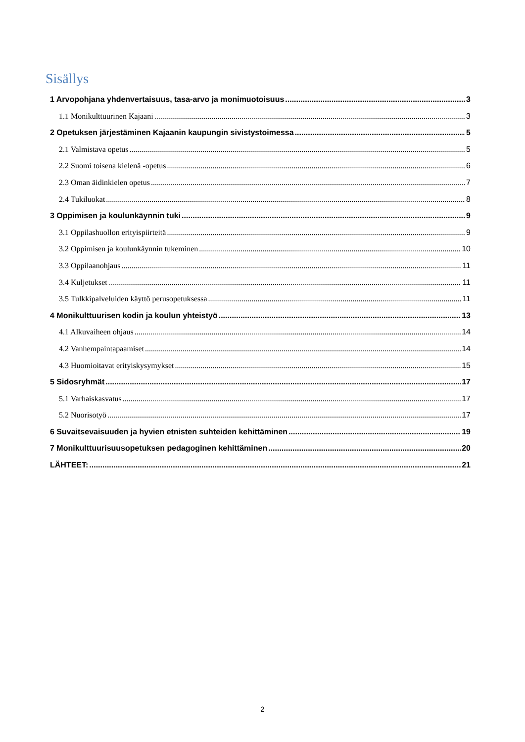Sisällys
1 Arvopohjana yhdenvertaisuus, tasa-arvo ja monimuotoisuus 3
1.1 Monikulttuurinen Kajaani 3
2 Opetuksen järjestäminen Kajaanin kaupungin sivistystoimessa 5
2.1 Valmistava opetus 5
2.2 Suomi toisena kielenä -opetus 6
2.3 Oman äidinkielen opetus 7
2.4 Tukiluokat 8
3 Oppimisen ja koulunkäynnin tuki 9
3.1 Oppilashuollon erityispiirteitä 9
3.2 Oppimisen ja koulunkäynnin tukeminen 10
3.3 Oppilaanohjaus 11
3.4 Kuljetukset 11
3.5 Tulkkipalveluiden käyttö perusopetuksessa 11
4 Monikulttuurisen kodin ja koulun yhteistyö 13
4.1 Alkuvaiheen ohjaus 14
4.2 Vanhempaintapaamiset 14
4.3 Huomioitavat erityiskysymykset 15
5 Sidosryhmät 17
5.1 Varhaiskasvatus 17
5.2 Nuorisotyö 17
6 Suvaitsevaisuuden ja hyvien etnisten suhteiden kehittäminen 19
7 Monikulttuurisuusopetuksen pedagoginen kehittäminen 20
LÄHTEET: 21
2